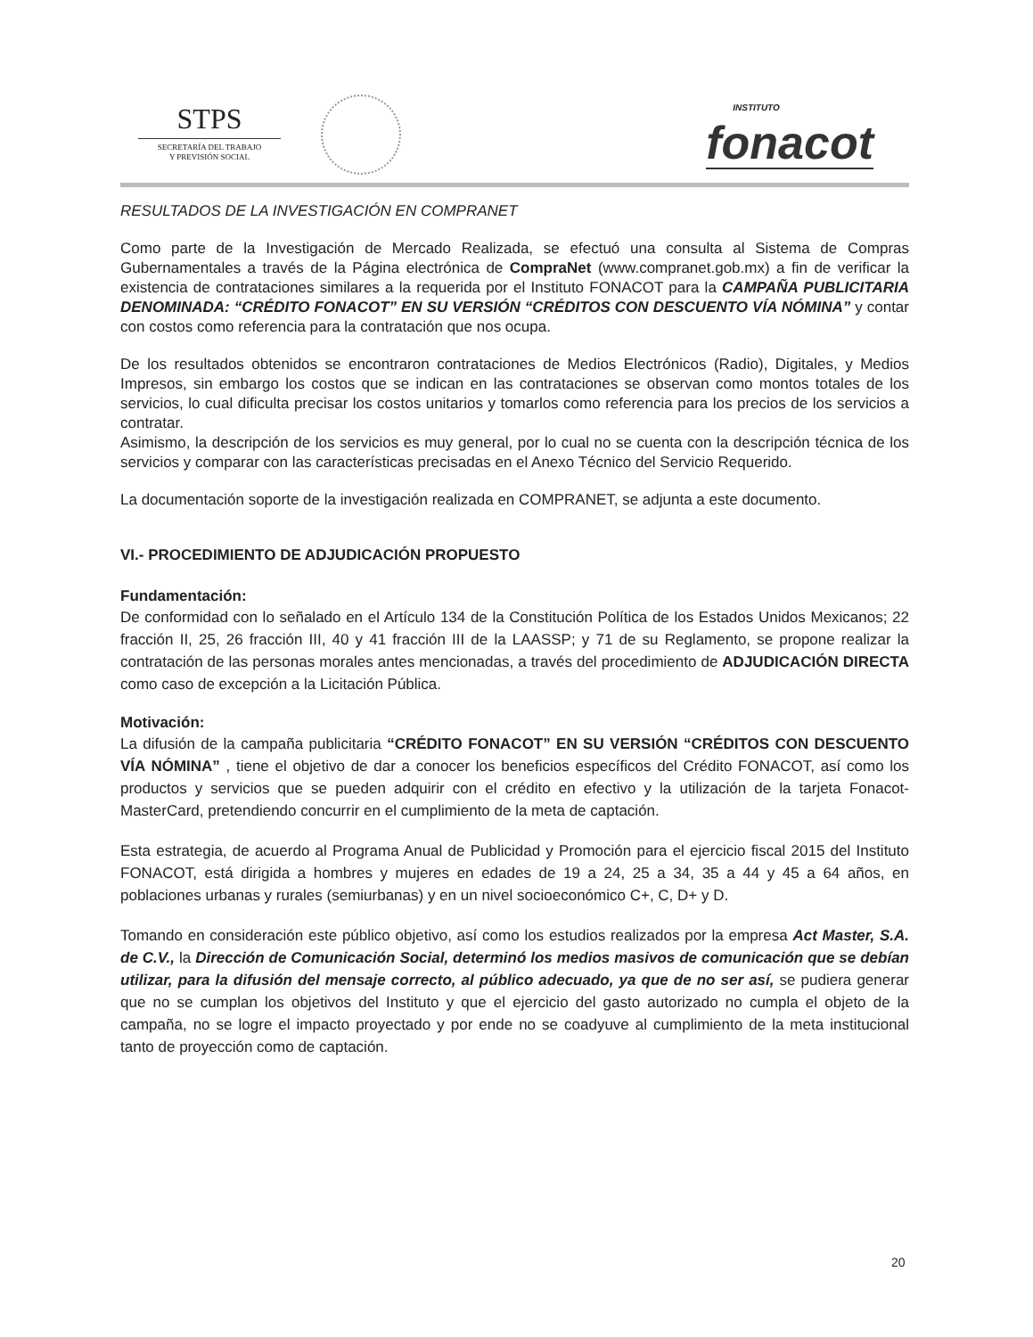STPS
SECRETARÍA DEL TRABAJO
Y PREVISIÓN SOCIAL
INSTITUTO
fonacot
RESULTADOS DE LA INVESTIGACIÓN EN COMPRANET
Como parte de la Investigación de Mercado Realizada, se efectuó una consulta al Sistema de Compras Gubernamentales a través de la Página electrónica de CompraNet (www.compranet.gob.mx) a fin de verificar la existencia de contrataciones similares a la requerida por el Instituto FONACOT para la CAMPAÑA PUBLICITARIA DENOMINADA: “CRÉDITO FONACOT” EN SU VERSIÓN “CRÉDITOS CON DESCUENTO VÍA NÓMINA” y contar con costos como referencia para la contratación que nos ocupa.
De los resultados obtenidos se encontraron contrataciones de Medios Electrónicos (Radio), Digitales, y Medios Impresos, sin embargo los costos que se indican en las contrataciones se observan como montos totales de los servicios, lo cual dificulta precisar los costos unitarios y tomarlos como referencia para los precios de los servicios a contratar.
Asimismo, la descripción de los servicios es muy general, por lo cual no se cuenta con la descripción técnica de los servicios y comparar con las características precisadas en el Anexo Técnico del Servicio Requerido.
La documentación soporte de la investigación realizada en COMPRANET, se adjunta a este documento.
VI.- PROCEDIMIENTO DE ADJUDICACIÓN PROPUESTO
Fundamentación:
De conformidad con lo señalado en el Artículo 134 de la Constitución Política de los Estados Unidos Mexicanos; 22 fracción II, 25, 26 fracción III, 40 y 41 fracción III de la LAASSP; y 71 de su Reglamento, se propone realizar la contratación de las personas morales antes mencionadas, a través del procedimiento de ADJUDICACIÓN DIRECTA como caso de excepción a la Licitación Pública.
Motivación:
La difusión de la campaña publicitaria “CRÉDITO FONACOT” EN SU VERSIÓN “CRÉDITOS CON DESCUENTO VÍA NÓMINA” , tiene el objetivo de dar a conocer los beneficios específicos del Crédito FONACOT, así como los productos y servicios que se pueden adquirir con el crédito en efectivo y la utilización de la tarjeta Fonacot-MasterCard, pretendiendo concurrir en el cumplimiento de la meta de captación.
Esta estrategia, de acuerdo al Programa Anual de Publicidad y Promoción para el ejercicio fiscal 2015 del Instituto FONACOT, está dirigida a hombres y mujeres en edades de 19 a 24, 25 a 34, 35 a 44 y 45 a 64 años, en poblaciones urbanas y rurales (semiurbanas) y en un nivel socioeconómico C+, C, D+ y D.
Tomando en consideración este público objetivo, así como los estudios realizados por la empresa Act Master, S.A. de C.V., la Dirección de Comunicación Social, determinó los medios masivos de comunicación que se debían utilizar, para la difusión del mensaje correcto, al público adecuado, ya que de no ser así, se pudiera generar que no se cumplan los objetivos del Instituto y que el ejercicio del gasto autorizado no cumpla el objeto de la campaña, no se logre el impacto proyectado y por ende no se coadyuve al cumplimiento de la meta institucional tanto de proyección como de captación.
20